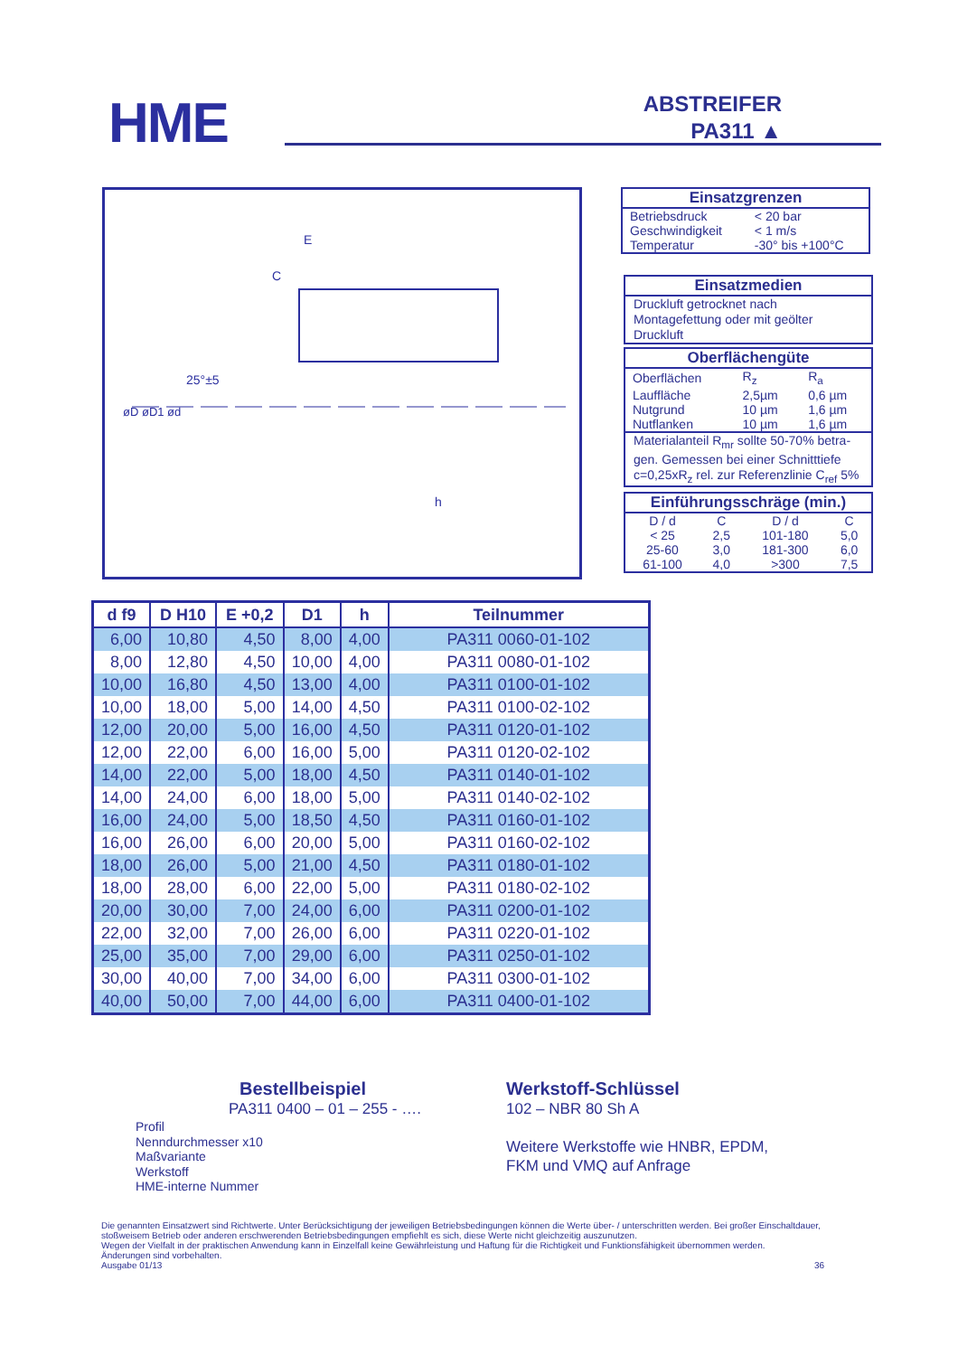HME
ABSTREIFER
PA311 ▲
25°±5
øD øD1 ød
E
C
h
Einsatzgrenzen
| Betriebsdruck | < 20 bar |
| Geschwindigkeit | < 1 m/s |
| Temperatur | -30° bis +100°C |
Einsatzmedien
Druckluft getrocknet nach Montagefettung oder mit geölter Druckluft
Oberflächengüte
| Oberflächen | R<sub>z</sub> | R<sub>a</sub> |
| Lauffläche | 2,5µm | 0,6 µm |
| Nutgrund | 10 µm | 1,6 µm |
| Nutflanken | 10 µm | 1,6 µm |
Materialanteil R<sub>mr</sub> sollte 50-70% betra-gen. Gemessen bei einer Schnitttiefe c=0,25xR<sub>z</sub> rel. zur Referenzlinie C<sub>ref</sub> 5%
Einführungsschräge (min.)
| D / d | C | D / d | C |
| < 25 | 2,5 | 101-180 | 5,0 |
| 25-60 | 3,0 | 181-300 | 6,0 |
| 61-100 | 4,0 | >300 | 7,5 |
| d f9 | D H10 | E +0,2 | D1 | h | Teilnummer |
| --- | --- | --- | --- | --- | --- |
| 6,00 | 10,80 | 4,50 | 8,00 | 4,00 | PA311 0060-01-102 |
| 8,00 | 12,80 | 4,50 | 10,00 | 4,00 | PA311 0080-01-102 |
| 10,00 | 16,80 | 4,50 | 13,00 | 4,00 | PA311 0100-01-102 |
| 10,00 | 18,00 | 5,00 | 14,00 | 4,50 | PA311 0100-02-102 |
| 12,00 | 20,00 | 5,00 | 16,00 | 4,50 | PA311 0120-01-102 |
| 12,00 | 22,00 | 6,00 | 16,00 | 5,00 | PA311 0120-02-102 |
| 14,00 | 22,00 | 5,00 | 18,00 | 4,50 | PA311 0140-01-102 |
| 14,00 | 24,00 | 6,00 | 18,00 | 5,00 | PA311 0140-02-102 |
| 16,00 | 24,00 | 5,00 | 18,50 | 4,50 | PA311 0160-01-102 |
| 16,00 | 26,00 | 6,00 | 20,00 | 5,00 | PA311 0160-02-102 |
| 18,00 | 26,00 | 5,00 | 21,00 | 4,50 | PA311 0180-01-102 |
| 18,00 | 28,00 | 6,00 | 22,00 | 5,00 | PA311 0180-02-102 |
| 20,00 | 30,00 | 7,00 | 24,00 | 6,00 | PA311 0200-01-102 |
| 22,00 | 32,00 | 7,00 | 26,00 | 6,00 | PA311 0220-01-102 |
| 25,00 | 35,00 | 7,00 | 29,00 | 6,00 | PA311 0250-01-102 |
| 30,00 | 40,00 | 7,00 | 34,00 | 6,00 | PA311 0300-01-102 |
| 40,00 | 50,00 | 7,00 | 44,00 | 6,00 | PA311 0400-01-102 |
Bestellbeispiel
PA311 0400 – 01 – 255 - ….
Profil
Nenndurchmesser x10
Maßvariante
Werkstoff
HME-interne Nummer
Werkstoff-Schlüssel
102 – NBR 80 Sh A
Weitere Werkstoffe wie HNBR, EPDM,
FKM und VMQ auf Anfrage
Die genannten Einsatzwert sind Richtwerte. Unter Berücksichtigung der jeweiligen Betriebsbedingungen können die Werte über- / unterschritten werden. Bei großer Einschaltdauer, stoßweisem Betrieb oder anderen erschwerenden Betriebsbedingungen empfiehlt es sich, diese Werte nicht gleichzeitig auszunutzen.
Wegen der Vielfalt in der praktischen Anwendung kann in Einzelfall keine Gewährleistung und Haftung für die Richtigkeit und Funktionsfähigkeit übernommen werden.
Änderungen sind vorbehalten.
Ausgabe 01/13 36